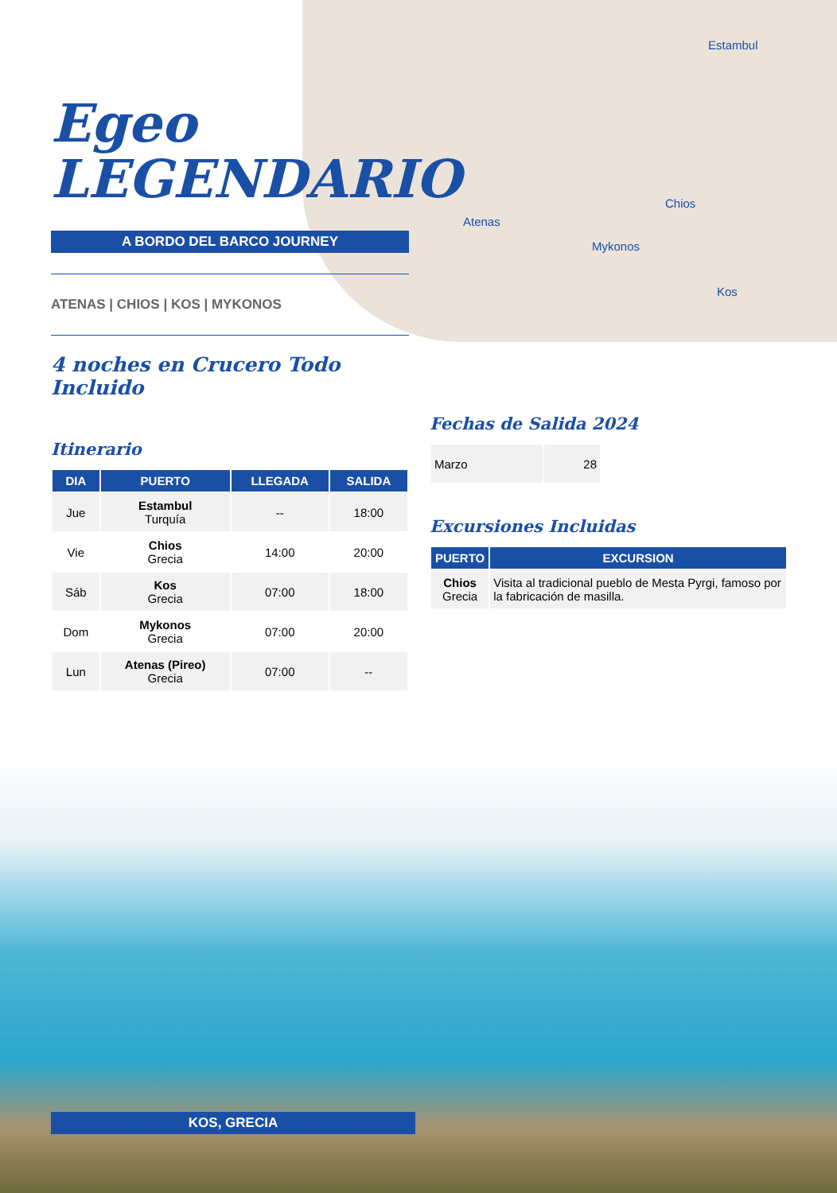Estambul
Chios
Atenas
Mykonos
Kos
Egeo
LEGENDARIO
A BORDO DEL BARCO JOURNEY
ATENAS | CHIOS | KOS | MYKONOS
4 noches en Crucero Todo Incluido
Itinerario
| DIA | PUERTO | LLEGADA | SALIDA |
| --- | --- | --- | --- |
| Jue | Estambul Turquía | -- | 18:00 |
| Vie | Chios Grecia | 14:00 | 20:00 |
| Sáb | Kos Grecia | 07:00 | 18:00 |
| Dom | Mykonos Grecia | 07:00 | 20:00 |
| Lun | Atenas (Pireo) Grecia | 07:00 | -- |
Fechas de Salida 2024
| Marzo | 28 |
Excursiones Incluidas
| PUERTO | EXCURSION |
| --- | --- |
| Chios Grecia | Visita al tradicional pueblo de Mesta Pyrgi, famoso por la fabricación de masilla. |
KOS, GRECIA